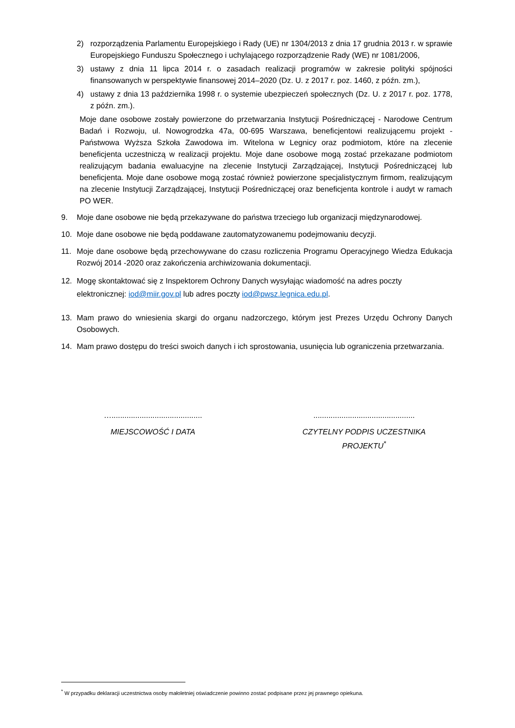2) rozporządzenia Parlamentu Europejskiego i Rady (UE) nr 1304/2013 z dnia 17 grudnia 2013 r. w sprawie Europejskiego Funduszu Społecznego i uchylającego rozporządzenie Rady (WE) nr 1081/2006,
3) ustawy z dnia 11 lipca 2014 r. o zasadach realizacji programów w zakresie polityki spójności finansowanych w perspektywie finansowej 2014–2020 (Dz. U. z 2017 r. poz. 1460, z późn. zm.),
4) ustawy z dnia 13 października 1998 r. o systemie ubezpieczeń społecznych (Dz. U. z 2017 r. poz. 1778, z późn. zm.).
Moje dane osobowe zostały powierzone do przetwarzania Instytucji Pośredniczącej - Narodowe Centrum Badań i Rozwoju, ul. Nowogrodzka 47a, 00-695 Warszawa, beneficjentowi realizującemu projekt - Państwowa Wyższa Szkoła Zawodowa im. Witelona w Legnicy oraz podmiotom, które na zlecenie beneficjenta uczestniczą w realizacji projektu. Moje dane osobowe mogą zostać przekazane podmiotom realizującym badania ewaluacyjne na zlecenie Instytucji Zarządzającej, Instytucji Pośredniczącej lub beneficjenta. Moje dane osobowe mogą zostać również powierzone specjalistycznym firmom, realizującym na zlecenie Instytucji Zarządzającej, Instytucji Pośredniczącej oraz beneficjenta kontrole i audyt w ramach PO WER.
9. Moje dane osobowe nie będą przekazywane do państwa trzeciego lub organizacji międzynarodowej.
10. Moje dane osobowe nie będą poddawane zautomatyzowanemu podejmowaniu decyzji.
11. Moje dane osobowe będą przechowywane do czasu rozliczenia Programu Operacyjnego Wiedza Edukacja Rozwój 2014 -2020 oraz zakończenia archiwizowania dokumentacji.
12. Mogę skontaktować się z Inspektorem Ochrony Danych wysyłając wiadomość na adres poczty elektronicznej: iod@miir.gov.pl lub adres poczty iod@pwsz.legnica.edu.pl.
13. Mam prawo do wniesienia skargi do organu nadzorczego, którym jest Prezes Urzędu Ochrony Danych Osobowych.
14. Mam prawo dostępu do treści swoich danych i ich sprostowania, usunięcia lub ograniczenia przetwarzania.
…..........................................
MIEJSCOWOŚĆ I DATA
...............................................
CZYTELNY PODPIS UCZESTNIKA PROJEKTU<sup>*</sup>
<sup>*</sup> W przypadku deklaracji uczestnictwa osoby małoletniej oświadczenie powinno zostać podpisane przez jej prawnego opiekuna.